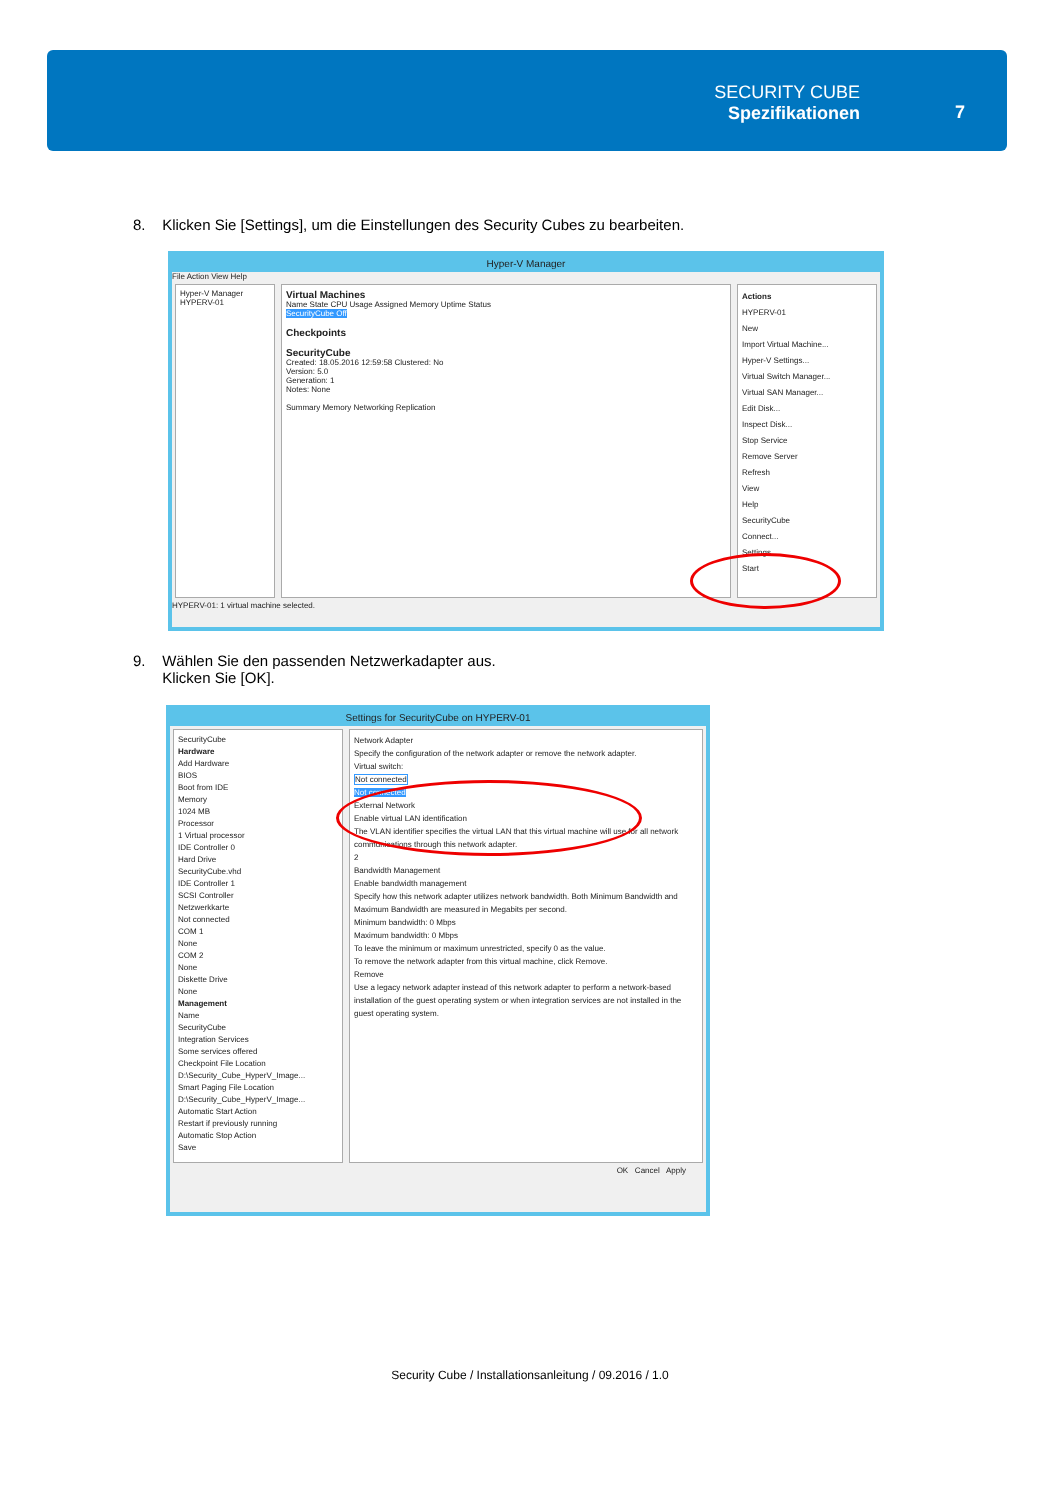SECURITY CUBE
Spezifikationen
7
8. Klicken Sie [Settings], um die Einstellungen des Security Cubes zu bearbeiten.
Hyper-V Manager
File Action View Help
Hyper-V Manager
HYPERV-01
Virtual Machines
Name State CPU Usage Assigned Memory Uptime Status
SecurityCube Off
Checkpoints
SecurityCube
Created: 18.05.2016 12:59:58 Clustered: No
Version: 5.0
Generation: 1
Notes: None
Summary Memory Networking Replication
Actions
HYPERV-01
New
Import Virtual Machine...
Hyper-V Settings...
Virtual Switch Manager...
Virtual SAN Manager...
Edit Disk...
Inspect Disk...
Stop Service
Remove Server
Refresh
View
Help
SecurityCube
Connect...
Settings...
Start
HYPERV-01: 1 virtual machine selected.
9. Wählen Sie den passenden Netzwerkadapter aus.
Klicken Sie [OK].
Settings for SecurityCube on HYPERV-01
SecurityCube
Hardware
Add Hardware
BIOS
Boot from IDE
Memory
1024 MB
Processor
1 Virtual processor
IDE Controller 0
Hard Drive
SecurityCube.vhd
IDE Controller 1
SCSI Controller
Netzwerkkarte
Not connected
COM 1
None
COM 2
None
Diskette Drive
None
Management
Name
SecurityCube
Integration Services
Some services offered
Checkpoint File Location
D:\Security_Cube_HyperV_Image...
Smart Paging File Location
D:\Security_Cube_HyperV_Image...
Automatic Start Action
Restart if previously running
Automatic Stop Action
Save
Network Adapter
Specify the configuration of the network adapter or remove the network adapter.
Virtual switch:
Not connected
Not connected
External Network
Enable virtual LAN identification
The VLAN identifier specifies the virtual LAN that this virtual machine will use for all network communications through this network adapter.
2
Bandwidth Management
Enable bandwidth management
Specify how this network adapter utilizes network bandwidth. Both Minimum Bandwidth and Maximum Bandwidth are measured in Megabits per second.
Minimum bandwidth: 0 Mbps
Maximum bandwidth: 0 Mbps
To leave the minimum or maximum unrestricted, specify 0 as the value.
To remove the network adapter from this virtual machine, click Remove.
Remove
Use a legacy network adapter instead of this network adapter to perform a network-based installation of the guest operating system or when integration services are not installed in the guest operating system.
OK Cancel Apply
Security Cube / Installationsanleitung / 09.2016 / 1.0